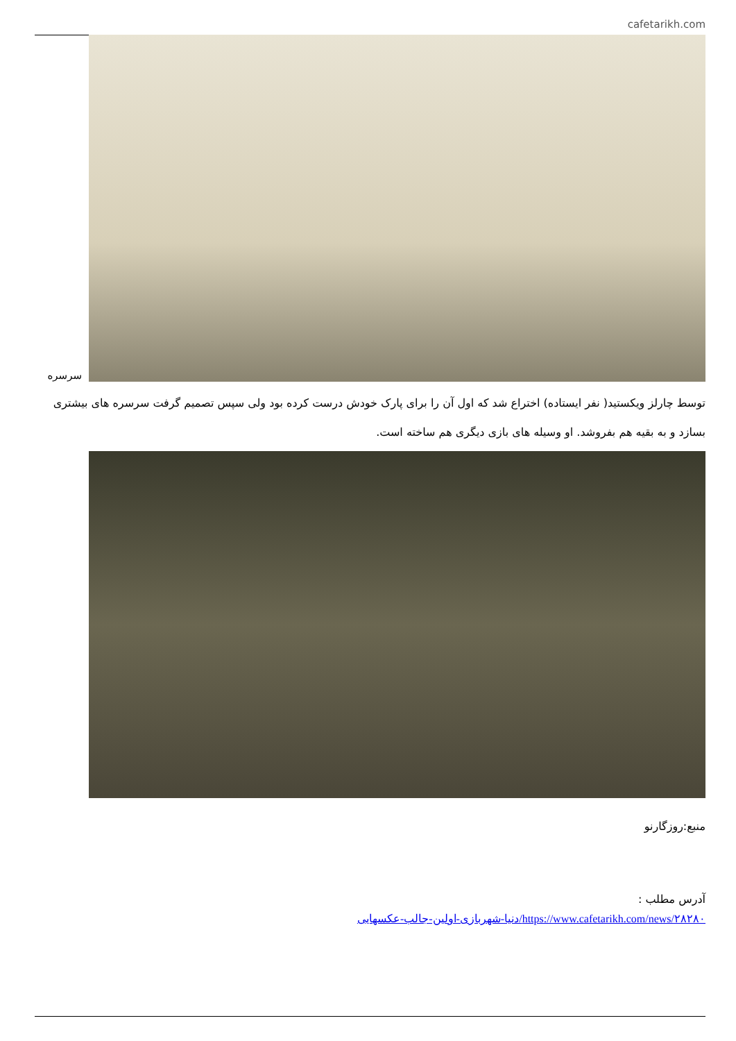cafetarikh.com
سرسره
توسط چارلز ویکستید( نفر ایستاده) اختراع شد که اول آن را برای پارک خودش درست کرده بود ولی سپس تصمیم گرفت سرسره های بیشتری بسازد و به بقیه هم بفروشد. او وسیله های بازی دیگری هم ساخته است.
منبع:روزگارنو
آدرس مطلب :
https://www.cafetarikh.com/news/۲۸۲۸۰/دنیا-شهربازی-اولین-جالب-عکسهایی